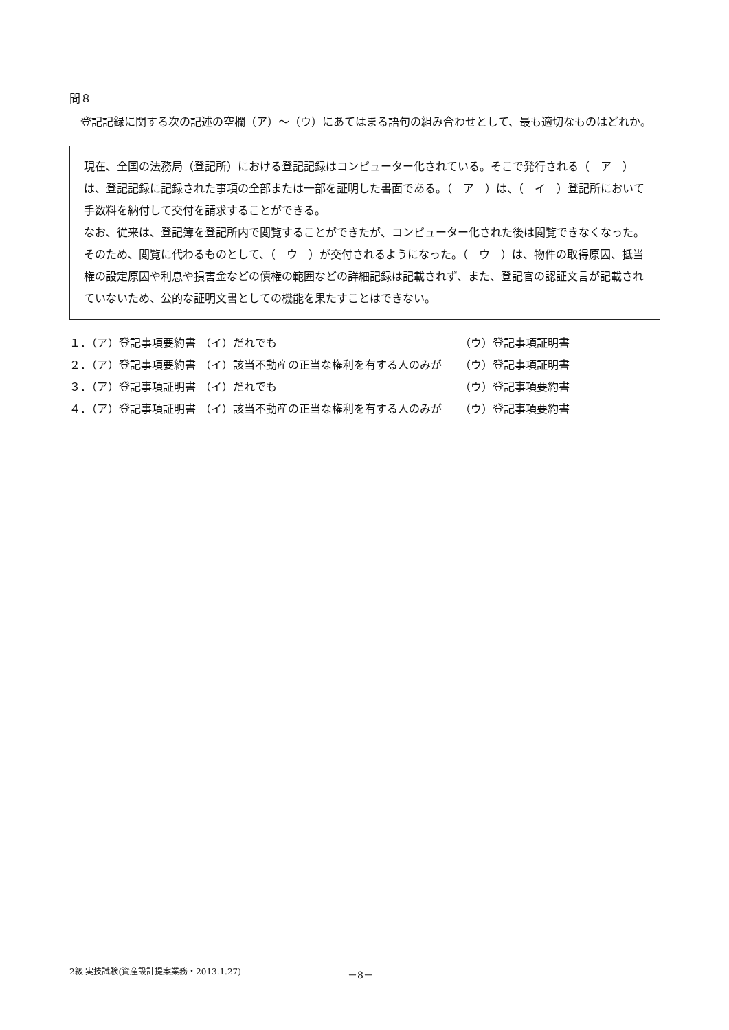問８
登記記録に関する次の記述の空欄（ア）～（ウ）にあてはまる語句の組み合わせとして、最も適切なものはどれか。
現在、全国の法務局（登記所）における登記記録はコンピューター化されている。そこで発行される（　ア　）は、登記記録に記録された事項の全部または一部を証明した書面である。（　ア　）は、（　イ　）登記所において手数料を納付して交付を請求することができる。
なお、従来は、登記簿を登記所内で閲覧することができたが、コンピューター化された後は閲覧できなくなった。そのため、閲覧に代わるものとして、（　ウ　）が交付されるようになった。（　ウ　）は、物件の取得原因、抵当権の設定原因や利息や損害金などの債権の範囲などの詳細記録は記載されず、また、登記官の認証文言が記載されていないため、公的な証明文書としての機能を果たすことはできない。
| １．（ア）登記事項要約書 | （イ）だれでも | （ウ）登記事項証明書 |
| ２．（ア）登記事項要約書 | （イ）該当不動産の正当な権利を有する人のみが | （ウ）登記事項証明書 |
| ３．（ア）登記事項証明書 | （イ）だれでも | （ウ）登記事項要約書 |
| ４．（ア）登記事項証明書 | （イ）該当不動産の正当な権利を有する人のみが | （ウ）登記事項要約書 |
2級 実技試験(資産設計提案業務・2013.1.27) －8－